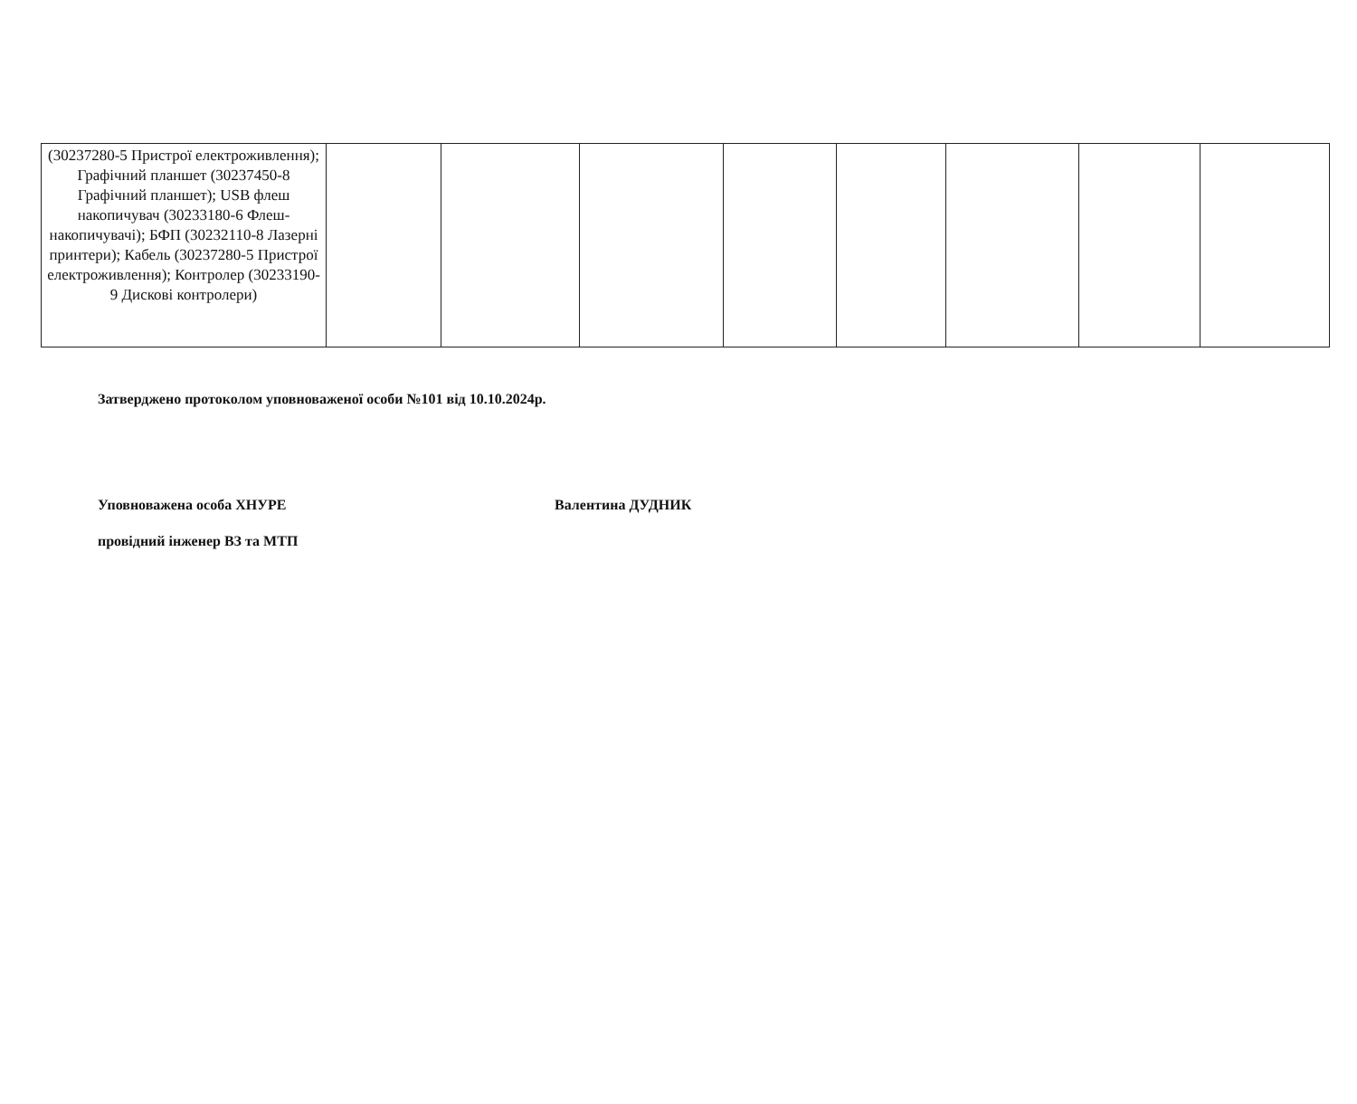| (30237280-5 Пристрої електроживлення); Графічний планшет (30237450-8 Графічний планшет); USB флеш накопичувач (30233180-6 Флеш-накопичувачі); БФП (30232110-8 Лазерні принтери); Кабель (30237280-5 Пристрої електроживлення); Контролер (30233190-9 Дискові контролери) | | | | | | | | |
Затверджено протоколом уповноваженої особи №101 від 10.10.2024р.
Уповноважена особа ХНУРЕ
провідний інженер ВЗ та МТП
Валентина ДУДНИК